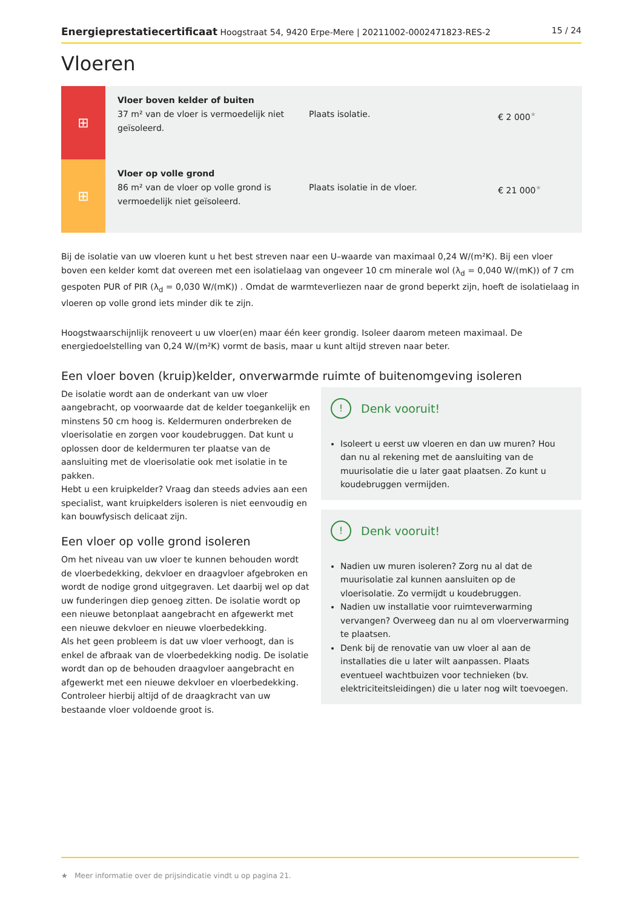Energieprestatiecertificaat Hoogstraat 54, 9420 Erpe-Mere | 20211002-0002471823-RES-2 15 / 24
Vloeren
| ⊞ | Vloer boven kelder of buiten 37 m² van de vloer is vermoedelijk niet geïsoleerd. | Plaats isolatie. | € 2 000<sup>★</sup> |
| ⊞ | Vloer op volle grond 86 m² van de vloer op volle grond is vermoedelijk niet geïsoleerd. | Plaats isolatie in de vloer. | € 21 000<sup>★</sup> |
Bij de isolatie van uw vloeren kunt u het best streven naar een U–waarde van maximaal 0,24 W/(m²K). Bij een vloer boven een kelder komt dat overeen met een isolatielaag van ongeveer 10 cm minerale wol (λ<sub>d</sub> = 0,040 W/(mK)) of 7 cm gespoten PUR of PIR (λ<sub>d</sub> = 0,030 W/(mK)) . Omdat de warmteverliezen naar de grond beperkt zijn, hoeft de isolatielaag in vloeren op volle grond iets minder dik te zijn.
Hoogstwaarschijnlijk renoveert u uw vloer(en) maar één keer grondig. Isoleer daarom meteen maximaal. De energiedoelstelling van 0,24 W/(m²K) vormt de basis, maar u kunt altijd streven naar beter.
Een vloer boven (kruip)kelder, onverwarmde ruimte of buitenomgeving isoleren
De isolatie wordt aan de onderkant van uw vloer aangebracht, op voorwaarde dat de kelder toegankelijk en minstens 50 cm hoog is. Keldermuren onderbreken de vloerisolatie en zorgen voor koudebruggen. Dat kunt u oplossen door de keldermuren ter plaatse van de aansluiting met de vloerisolatie ook met isolatie in te pakken.
Hebt u een kruipkelder? Vraag dan steeds advies aan een specialist, want kruipkelders isoleren is niet eenvoudig en kan bouwfysisch delicaat zijn.
Een vloer op volle grond isoleren
Om het niveau van uw vloer te kunnen behouden wordt de vloerbedekking, dekvloer en draagvloer afgebroken en wordt de nodige grond uitgegraven. Let daarbij wel op dat uw funderingen diep genoeg zitten. De isolatie wordt op een nieuwe betonplaat aangebracht en afgewerkt met een nieuwe dekvloer en nieuwe vloerbedekking.
Als het geen probleem is dat uw vloer verhoogt, dan is enkel de afbraak van de vloerbedekking nodig. De isolatie wordt dan op de behouden draagvloer aangebracht en afgewerkt met een nieuwe dekvloer en vloerbedekking. Controleer hierbij altijd of de draagkracht van uw bestaande vloer voldoende groot is.
! Denk vooruit!
Isoleert u eerst uw vloeren en dan uw muren? Hou dan nu al rekening met de aansluiting van de muurisolatie die u later gaat plaatsen. Zo kunt u koudebruggen vermijden.
! Denk vooruit!
Nadien uw muren isoleren? Zorg nu al dat de muurisolatie zal kunnen aansluiten op de vloerisolatie. Zo vermijdt u koudebruggen.
Nadien uw installatie voor ruimteverwarming vervangen? Overweeg dan nu al om vloerverwarming te plaatsen.
Denk bij de renovatie van uw vloer al aan de installaties die u later wilt aanpassen. Plaats eventueel wachtbuizen voor technieken (bv. elektriciteitsleidingen) die u later nog wilt toevoegen.
★ Meer informatie over de prijsindicatie vindt u op pagina 21.